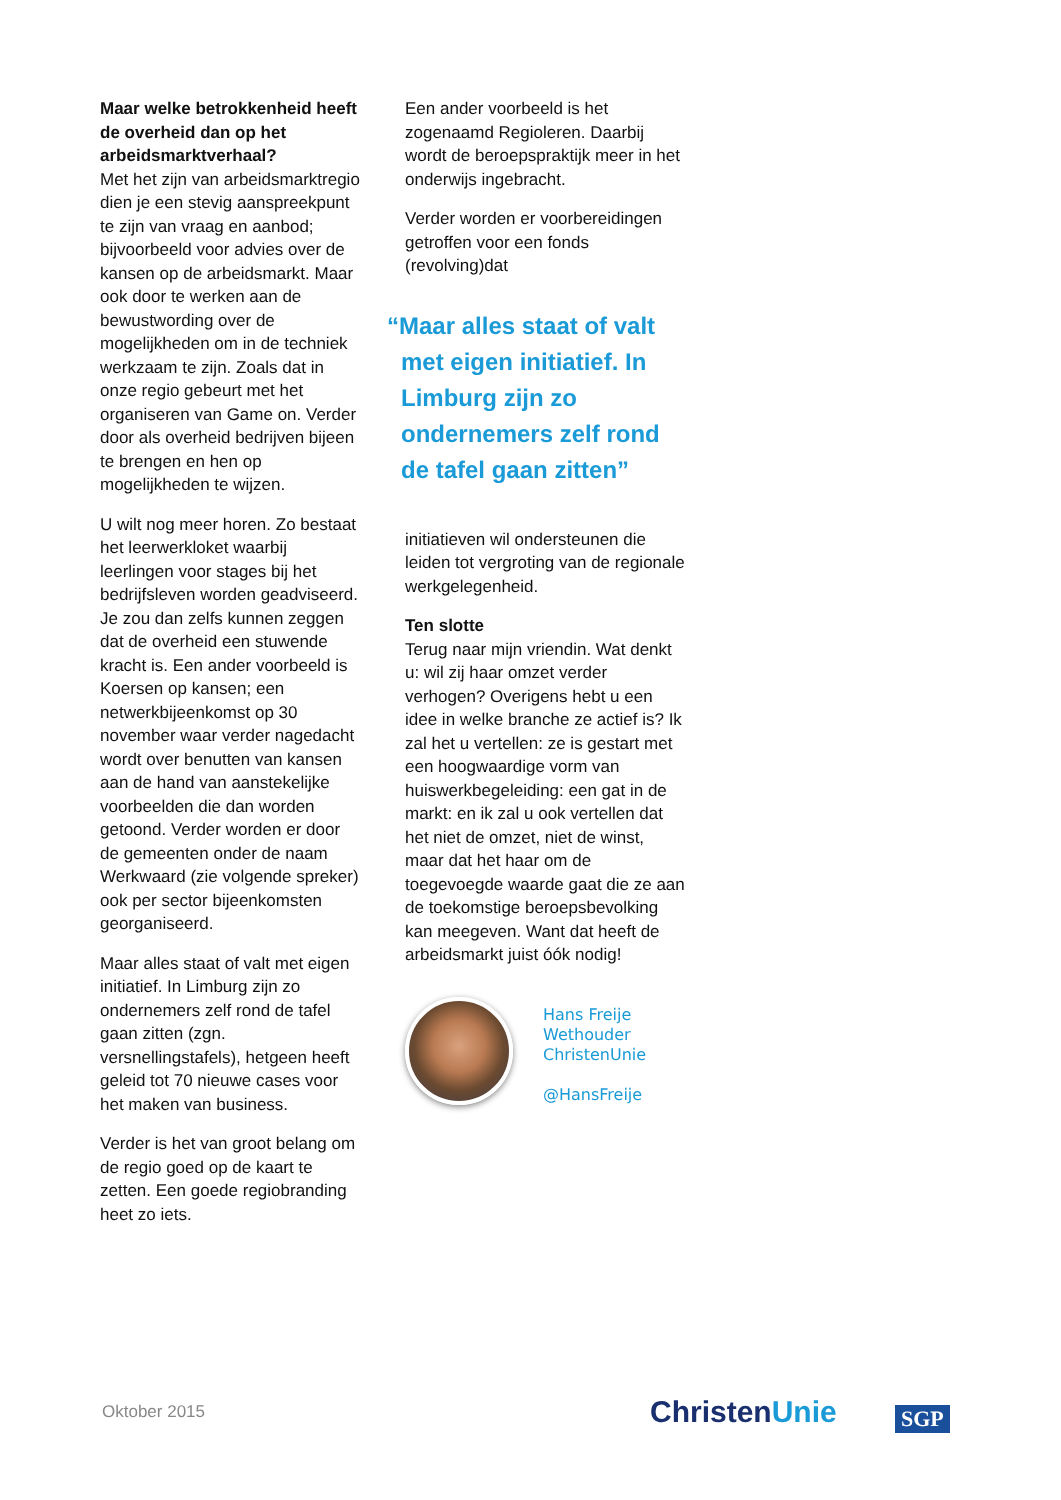Maar welke betrokkenheid heeft de overheid dan op het arbeidsmarktverhaal?
Met het zijn van arbeidsmarktregio dien je een stevig aanspreekpunt te zijn van vraag en aanbod; bijvoorbeeld voor advies over de kansen op de arbeidsmarkt. Maar ook door te werken aan de bewustwording over de mogelijkheden om in de techniek werkzaam te zijn. Zoals dat in onze regio gebeurt met het organiseren van Game on. Verder door als overheid bedrijven bijeen te brengen en hen op mogelijkheden te wijzen.
U wilt nog meer horen. Zo bestaat het leerwerkloket waarbij leerlingen voor stages bij het bedrijfsleven worden geadviseerd. Je zou dan zelfs kunnen zeggen dat de overheid een stuwende kracht is. Een ander voorbeeld is Koersen op kansen; een netwerkbijeenkomst op 30 november waar verder nagedacht wordt over benutten van kansen aan de hand van aanstekelijke voorbeelden die dan worden getoond. Verder worden er door de gemeenten onder de naam Werkwaard (zie volgende spreker) ook per sector bijeenkomsten georganiseerd.
Maar alles staat of valt met eigen initiatief. In Limburg zijn zo ondernemers zelf rond de tafel gaan zitten (zgn. versnellingstafels), hetgeen heeft geleid tot 70 nieuwe cases voor het maken van business.
Verder is het van groot belang om de regio goed op de kaart te zetten. Een goede regiobranding heet zo iets.
Een ander voorbeeld is het zogenaamd Regioleren. Daarbij wordt de beroepspraktijk meer in het onderwijs ingebracht.
Verder worden er voorbereidingen getroffen voor een fonds (revolving)dat
“Maar alles staat of valt met eigen initiatief. In Limburg zijn zo ondernemers zelf rond de tafel gaan zitten”
initiatieven wil ondersteunen die leiden tot vergroting van de regionale werkgelegenheid.
Ten slotte
Terug naar mijn vriendin. Wat denkt u: wil zij haar omzet verder verhogen? Overigens hebt u een idee in welke branche ze actief is? Ik zal het u vertellen: ze is gestart met een hoogwaardige vorm van huiswerkbegeleiding: een gat in de markt: en ik zal u ook vertellen dat het niet de omzet, niet de winst, maar dat het haar om de toegevoegde waarde gaat die ze aan de toekomstige beroepsbevolking kan meegeven. Want dat heeft de arbeidsmarkt juist óók nodig!
Hans Freije
Wethouder
ChristenUnie
@HansFreije
Oktober 2015 ChristenUnie SGP